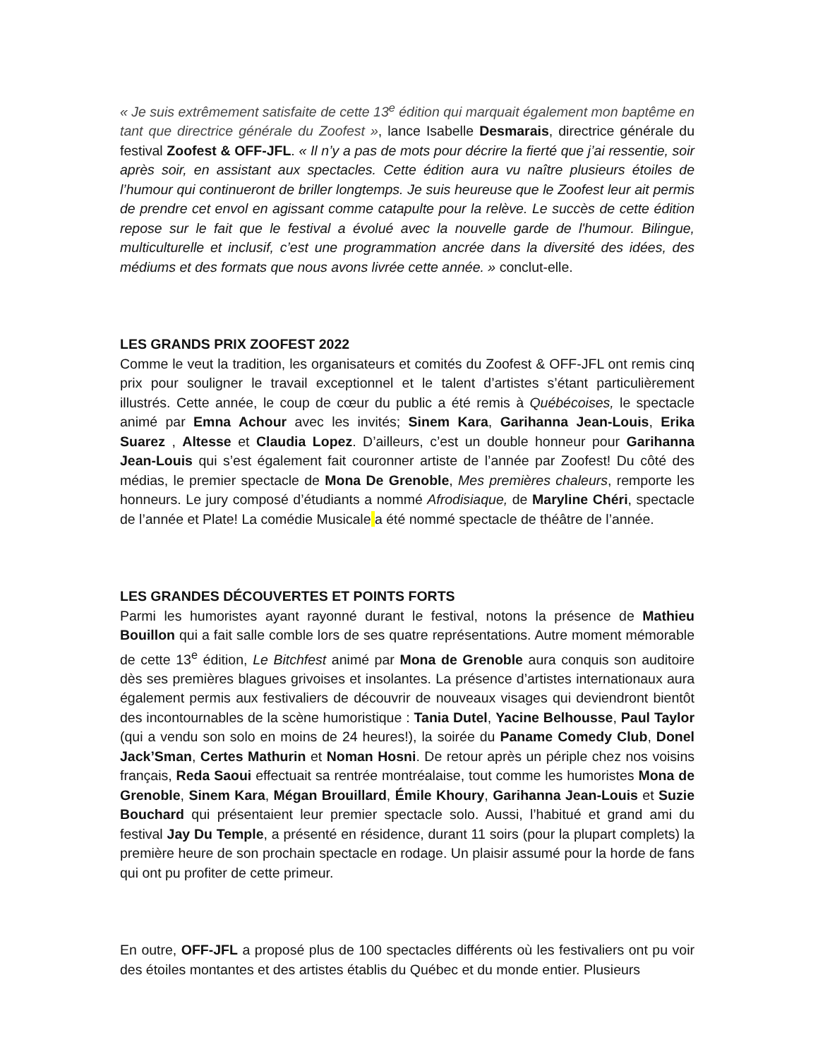« Je suis extrêmement satisfaite de cette 13<sup>e</sup> édition qui marquait également mon baptême en tant que directrice générale du Zoofest », lance Isabelle Desmarais, directrice générale du festival Zoofest & OFF-JFL. « Il n’y a pas de mots pour décrire la fierté que j’ai ressentie, soir après soir, en assistant aux spectacles. Cette édition aura vu naître plusieurs étoiles de l’humour qui continueront de briller longtemps. Je suis heureuse que le Zoofest leur ait permis de prendre cet envol en agissant comme catapulte pour la relève. Le succès de cette édition repose sur le fait que le festival a évolué avec la nouvelle garde de l'humour. Bilingue, multiculturelle et inclusif, c’est une programmation ancrée dans la diversité des idées, des médiums et des formats que nous avons livrée cette année. » conclut-elle.
LES GRANDS PRIX ZOOFEST 2022
Comme le veut la tradition, les organisateurs et comités du Zoofest & OFF-JFL ont remis cinq prix pour souligner le travail exceptionnel et le talent d’artistes s’étant particulièrement illustrés. Cette année, le coup de cœur du public a été remis à Québécoises, le spectacle animé par Emna Achour avec les invités; Sinem Kara, Garihanna Jean-Louis, Erika Suarez , Altesse et Claudia Lopez. D’ailleurs, c’est un double honneur pour Garihanna Jean-Louis qui s’est également fait couronner artiste de l’année par Zoofest! Du côté des médias, le premier spectacle de Mona De Grenoble, Mes premières chaleurs, remporte les honneurs. Le jury composé d’étudiants a nommé Afrodisiaque, de Maryline Chéri, spectacle de l’année et Plate! La comédie Musicale a été nommé spectacle de théâtre de l’année.
LES GRANDES DÉCOUVERTES ET POINTS FORTS
Parmi les humoristes ayant rayonné durant le festival, notons la présence de Mathieu Bouillon qui a fait salle comble lors de ses quatre représentations. Autre moment mémorable de cette 13<sup>e</sup> édition, Le Bitchfest animé par Mona de Grenoble aura conquis son auditoire dès ses premières blagues grivoises et insolantes. La présence d’artistes internationaux aura également permis aux festivaliers de découvrir de nouveaux visages qui deviendront bientôt des incontournables de la scène humoristique : Tania Dutel, Yacine Belhousse, Paul Taylor (qui a vendu son solo en moins de 24 heures!), la soirée du Paname Comedy Club, Donel Jack’Sman, Certes Mathurin et Noman Hosni. De retour après un périple chez nos voisins français, Reda Saoui effectuait sa rentrée montréalaise, tout comme les humoristes Mona de Grenoble, Sinem Kara, Mégan Brouillard, Émile Khoury, Garihanna Jean-Louis et Suzie Bouchard qui présentaient leur premier spectacle solo. Aussi, l’habitué et grand ami du festival Jay Du Temple, a présenté en résidence, durant 11 soirs (pour la plupart complets) la première heure de son prochain spectacle en rodage. Un plaisir assumé pour la horde de fans qui ont pu profiter de cette primeur.
En outre, OFF-JFL a proposé plus de 100 spectacles différents où les festivaliers ont pu voir des étoiles montantes et des artistes établis du Québec et du monde entier. Plusieurs